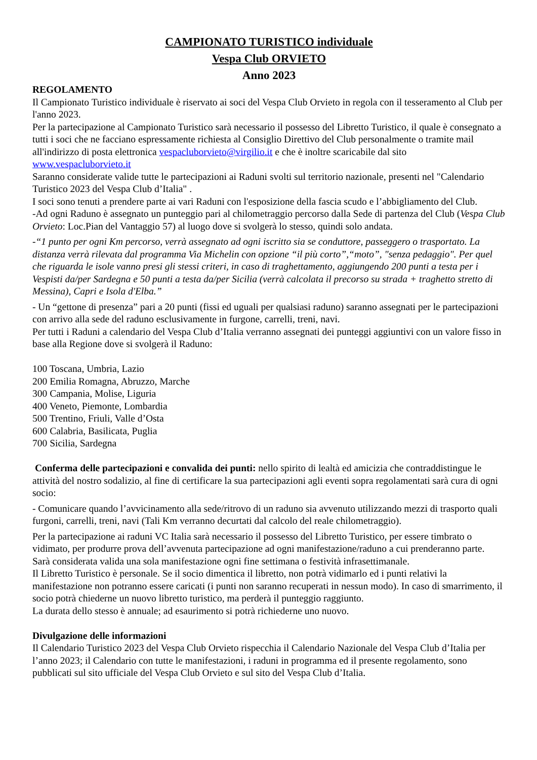CAMPIONATO TURISTICO individuale
Vespa Club ORVIETO
Anno 2023
REGOLAMENTO
Il Campionato Turistico individuale è riservato ai soci del Vespa Club Orvieto in regola con il tesseramento al Club per l'anno 2023.
Per la partecipazione al Campionato Turistico sarà necessario il possesso del Libretto Turistico, il quale è consegnato a tutti i soci che ne facciano espressamente richiesta al Consiglio Direttivo del Club personalmente o tramite mail all'indirizzo di posta elettronica vespacluborvieto@virgilio.it e che è inoltre scaricabile dal sito www.vespacluborvieto.it
Saranno considerate valide tutte le partecipazioni ai Raduni svolti sul territorio nazionale, presenti nel "Calendario Turistico 2023 del Vespa Club d’Italia" .
I soci sono tenuti a prendere parte ai vari Raduni con l'esposizione della fascia scudo e l’abbigliamento del Club.
-Ad ogni Raduno è assegnato un punteggio pari al chilometraggio percorso dalla Sede di partenza del Club (Vespa Club Orvieto: Loc.Pian del Vantaggio 57) al luogo dove si svolgerà lo stesso, quindi solo andata.
-“1 punto per ogni Km percorso, verrà assegnato ad ogni iscritto sia se conduttore, passeggero o trasportato. La distanza verrà rilevata dal programma Via Michelin con opzione “il più corto”,“moto”, "senza pedaggio". Per quel che riguarda le isole vanno presi gli stessi criteri, in caso di traghettamento, aggiungendo 200 punti a testa per i Vespisti da/per Sardegna e 50 punti a testa da/per Sicilia (verrà calcolata il precorso su strada + traghetto stretto di Messina), Capri e Isola d'Elba.”
- Un “gettone di presenza” pari a 20 punti (fissi ed uguali per qualsiasi raduno) saranno assegnati per le partecipazioni con arrivo alla sede del raduno esclusivamente in furgone, carrelli, treni, navi.
Per tutti i Raduni a calendario del Vespa Club d’Italia verranno assegnati dei punteggi aggiuntivi con un valore fisso in base alla Regione dove si svolgerà il Raduno:
100 Toscana, Umbria, Lazio
200 Emilia Romagna, Abruzzo, Marche
300 Campania, Molise, Liguria
400 Veneto, Piemonte, Lombardia
500 Trentino, Friuli, Valle d’Osta
600 Calabria, Basilicata, Puglia
700 Sicilia, Sardegna
Conferma delle partecipazioni e convalida dei punti: nello spirito di lealtà ed amicizia che contraddistingue le attività del nostro sodalizio, al fine di certificare la sua partecipazioni agli eventi sopra regolamentati sarà cura di ogni socio:
- Comunicare quando l’avvicinamento alla sede/ritrovo di un raduno sia avvenuto utilizzando mezzi di trasporto quali furgoni, carrelli, treni, navi (Tali Km verranno decurtati dal calcolo del reale chilometraggio).
Per la partecipazione ai raduni VC Italia sarà necessario il possesso del Libretto Turistico, per essere timbrato o vidimato, per produrre prova dell’avvenuta partecipazione ad ogni manifestazione/raduno a cui prenderanno parte.
Sarà considerata valida una sola manifestazione ogni fine settimana o festività infrasettimanale.
Il Libretto Turistico è personale. Se il socio dimentica il libretto, non potrà vidimarlo ed i punti relativi la manifestazione non potranno essere caricati (i punti non saranno recuperati in nessun modo). In caso di smarrimento, il socio potrà chiederne un nuovo libretto turistico, ma perderà il punteggio raggiunto.
La durata dello stesso è annuale; ad esaurimento si potrà richiederne uno nuovo.
Divulgazione delle informazioni
Il Calendario Turistico 2023 del Vespa Club Orvieto rispecchia il Calendario Nazionale del Vespa Club d’Italia per l’anno 2023; il Calendario con tutte le manifestazioni, i raduni in programma ed il presente regolamento, sono pubblicati sul sito ufficiale del Vespa Club Orvieto e sul sito del Vespa Club d’Italia.